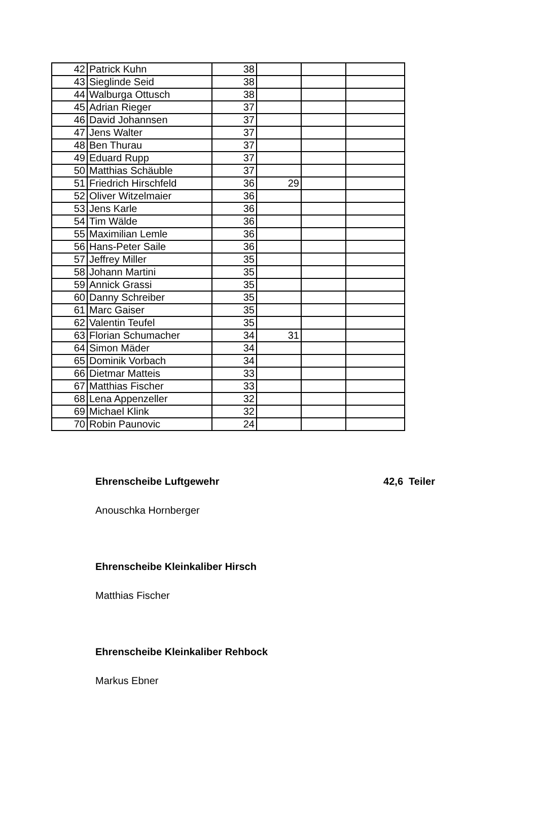| 42 | Patrick Kuhn | 38 | | | |
| 43 | Sieglinde Seid | 38 | | | |
| 44 | Walburga Ottusch | 38 | | | |
| 45 | Adrian Rieger | 37 | | | |
| 46 | David Johannsen | 37 | | | |
| 47 | Jens Walter | 37 | | | |
| 48 | Ben Thurau | 37 | | | |
| 49 | Eduard Rupp | 37 | | | |
| 50 | Matthias Schäuble | 37 | | | |
| 51 | Friedrich Hirschfeld | 36 | 29 | | |
| 52 | Oliver Witzelmaier | 36 | | | |
| 53 | Jens Karle | 36 | | | |
| 54 | Tim Wälde | 36 | | | |
| 55 | Maximilian Lemle | 36 | | | |
| 56 | Hans-Peter Saile | 36 | | | |
| 57 | Jeffrey Miller | 35 | | | |
| 58 | Johann Martini | 35 | | | |
| 59 | Annick Grassi | 35 | | | |
| 60 | Danny Schreiber | 35 | | | |
| 61 | Marc Gaiser | 35 | | | |
| 62 | Valentin Teufel | 35 | | | |
| 63 | Florian Schumacher | 34 | 31 | | |
| 64 | Simon Mäder | 34 | | | |
| 65 | Dominik Vorbach | 34 | | | |
| 66 | Dietmar Matteis | 33 | | | |
| 67 | Matthias Fischer | 33 | | | |
| 68 | Lena Appenzeller | 32 | | | |
| 69 | Michael Klink | 32 | | | |
| 70 | Robin Paunovic | 24 | | | |
Ehrenscheibe Luftgewehr 42,6 Teiler
Anouschka Hornberger
Ehrenscheibe Kleinkaliber Hirsch
Matthias Fischer
Ehrenscheibe Kleinkaliber Rehbock
Markus Ebner